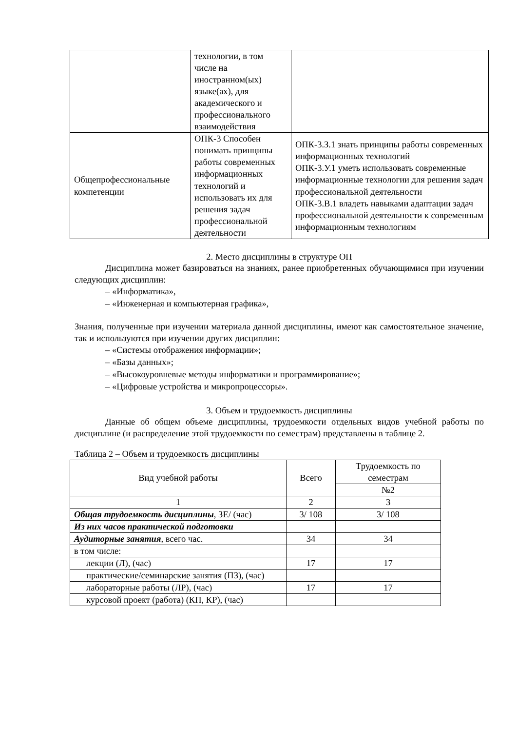| | технологии, в том числе на иностранном(ых) языке(ах), для академического и профессионального взаимодействия | |
| Общепрофессиональные компетенции | ОПК-3 Способен понимать принципы работы современных информационных технологий и использовать их для решения задач профессиональной деятельности | ОПК-3.З.1 знать принципы работы современных информационных технологий ОПК-3.У.1 уметь использовать современные информационные технологии для решения задач профессиональной деятельности ОПК-3.В.1 владеть навыками адаптации задач профессиональной деятельности к современным информационным технологиям |
2. Место дисциплины в структуре ОП
Дисциплина может базироваться на знаниях, ранее приобретенных обучающимися при изучении следующих дисциплин:
– «Информатика»,
– «Инженерная и компьютерная графика»,
Знания, полученные при изучении материала данной дисциплины, имеют как самостоятельное значение, так и используются при изучении других дисциплин:
– «Системы отображения информации»;
– «Базы данных»;
– «Высокоуровневые методы информатики и программирование»;
– «Цифровые устройства и микропроцессоры».
3. Объем и трудоемкость дисциплины
Данные об общем объеме дисциплины, трудоемкости отдельных видов учебной работы по дисциплине (и распределение этой трудоемкости по семестрам) представлены в таблице 2.
Таблица 2 – Объем и трудоемкость дисциплины
| Вид учебной работы | Всего | Трудоемкость по семестрам |
| --- | --- | --- |
| | | №2 |
| 1 | 2 | 3 |
| Общая трудоемкость дисциплины , ЗЕ/ (час) | 3/ 108 | 3/ 108 |
| Из них часов практической подготовки | | |
| Аудиторные занятия , всего час. | 34 | 34 |
| в том числе: | | |
| лекции (Л), (час) | 17 | 17 |
| практические/семинарские занятия (ПЗ), (час) | | |
| лабораторные работы (ЛР), (час) | 17 | 17 |
| курсовой проект (работа) (КП, КР), (час) | | |